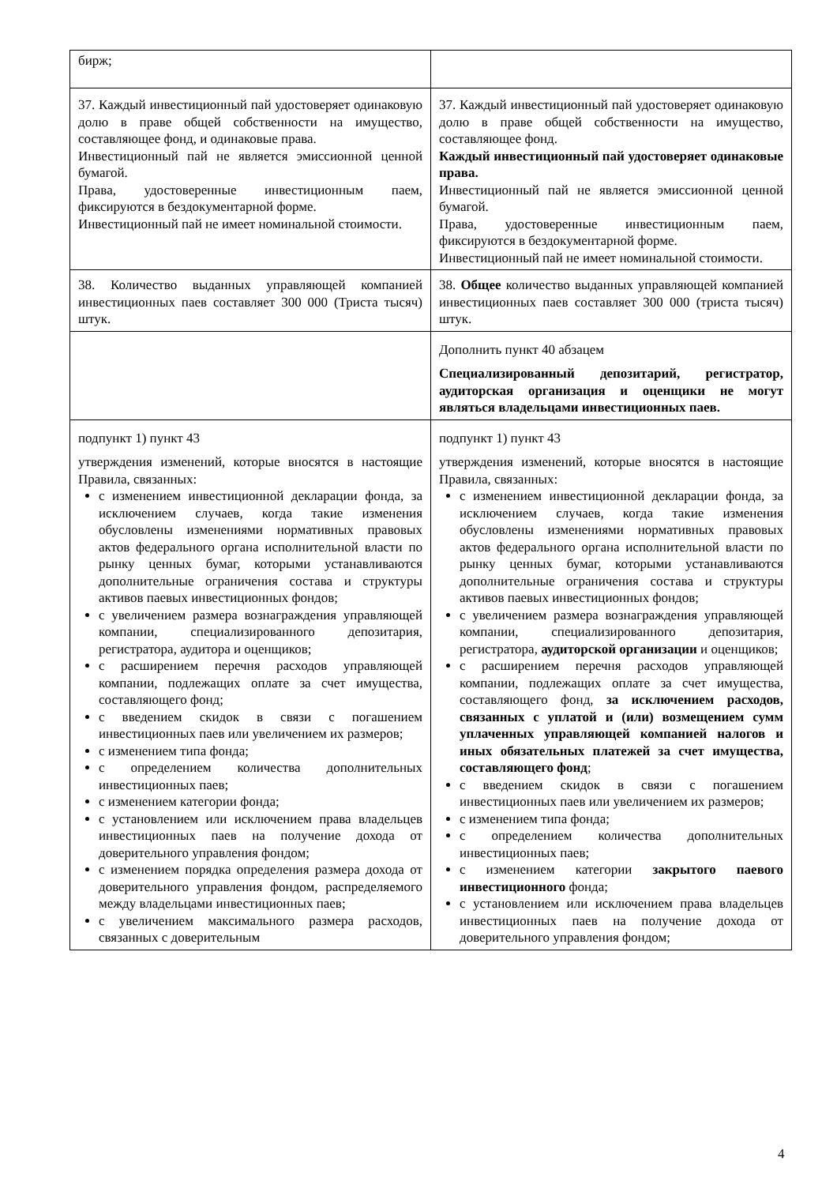| бирж; | |
| 37. Каждый инвестиционный пай удостоверяет одинаковую долю в праве общей собственности на имущество, составляющее фонд, и одинаковые права. Инвестиционный пай не является эмиссионной ценной бумагой. Права, удостоверенные инвестиционным паем, фиксируются в бездокументарной форме. Инвестиционный пай не имеет номинальной стоимости. | 37. Каждый инвестиционный пай удостоверяет одинаковую долю в праве общей собственности на имущество, составляющее фонд. Каждый инвестиционный пай удостоверяет одинаковые права. Инвестиционный пай не является эмиссионной ценной бумагой. Права, удостоверенные инвестиционным паем, фиксируются в бездокументарной форме. Инвестиционный пай не имеет номинальной стоимости. |
| 38. Количество выданных управляющей компанией инвестиционных паев составляет 300 000 (Триста тысяч) штук. | 38. Общее количество выданных управляющей компанией инвестиционных паев составляет 300 000 (триста тысяч) штук. |
| | Дополнить пункт 40 абзацем Специализированный депозитарий, регистратор, аудиторская организация и оценщики не могут являться владельцами инвестиционных паев. |
| подпункт 1) пункт 43 утверждения изменений, которые вносятся в настоящие Правила, связанных: с изменением инвестиционной декларации фонда, за исключением случаев, когда такие изменения обусловлены изменениями нормативных правовых актов федерального органа исполнительной власти по рынку ценных бумаг, которыми устанавливаются дополнительные ограничения состава и структуры активов паевых инвестиционных фондов; с увеличением размера вознаграждения управляющей компании, специализированного депозитария, регистратора, аудитора и оценщиков; с расширением перечня расходов управляющей компании, подлежащих оплате за счет имущества, составляющего фонд; с введением скидок в связи с погашением инвестиционных паев или увеличением их размеров; с изменением типа фонда; с определением количества дополнительных инвестиционных паев; с изменением категории фонда; с установлением или исключением права владельцев инвестиционных паев на получение дохода от доверительного управления фондом; с изменением порядка определения размера дохода от доверительного управления фондом, распределяемого между владельцами инвестиционных паев; с увеличением максимального размера расходов, связанных с доверительным | подпункт 1) пункт 43 утверждения изменений, которые вносятся в настоящие Правила, связанных: с изменением инвестиционной декларации фонда, за исключением случаев, когда такие изменения обусловлены изменениями нормативных правовых актов федерального органа исполнительной власти по рынку ценных бумаг, которыми устанавливаются дополнительные ограничения состава и структуры активов паевых инвестиционных фондов; с увеличением размера вознаграждения управляющей компании, специализированного депозитария, регистратора, аудиторской организации и оценщиков; с расширением перечня расходов управляющей компании, подлежащих оплате за счет имущества, составляющего фонд, за исключением расходов, связанных с уплатой и (или) возмещением сумм уплаченных управляющей компанией налогов и иных обязательных платежей за счет имущества, составляющего фонд ; с введением скидок в связи с погашением инвестиционных паев или увеличением их размеров; с изменением типа фонда; с определением количества дополнительных инвестиционных паев; с изменением категории закрытого паевого инвестиционного фонда; с установлением или исключением права владельцев инвестиционных паев на получение дохода от доверительного управления фондом; |
4